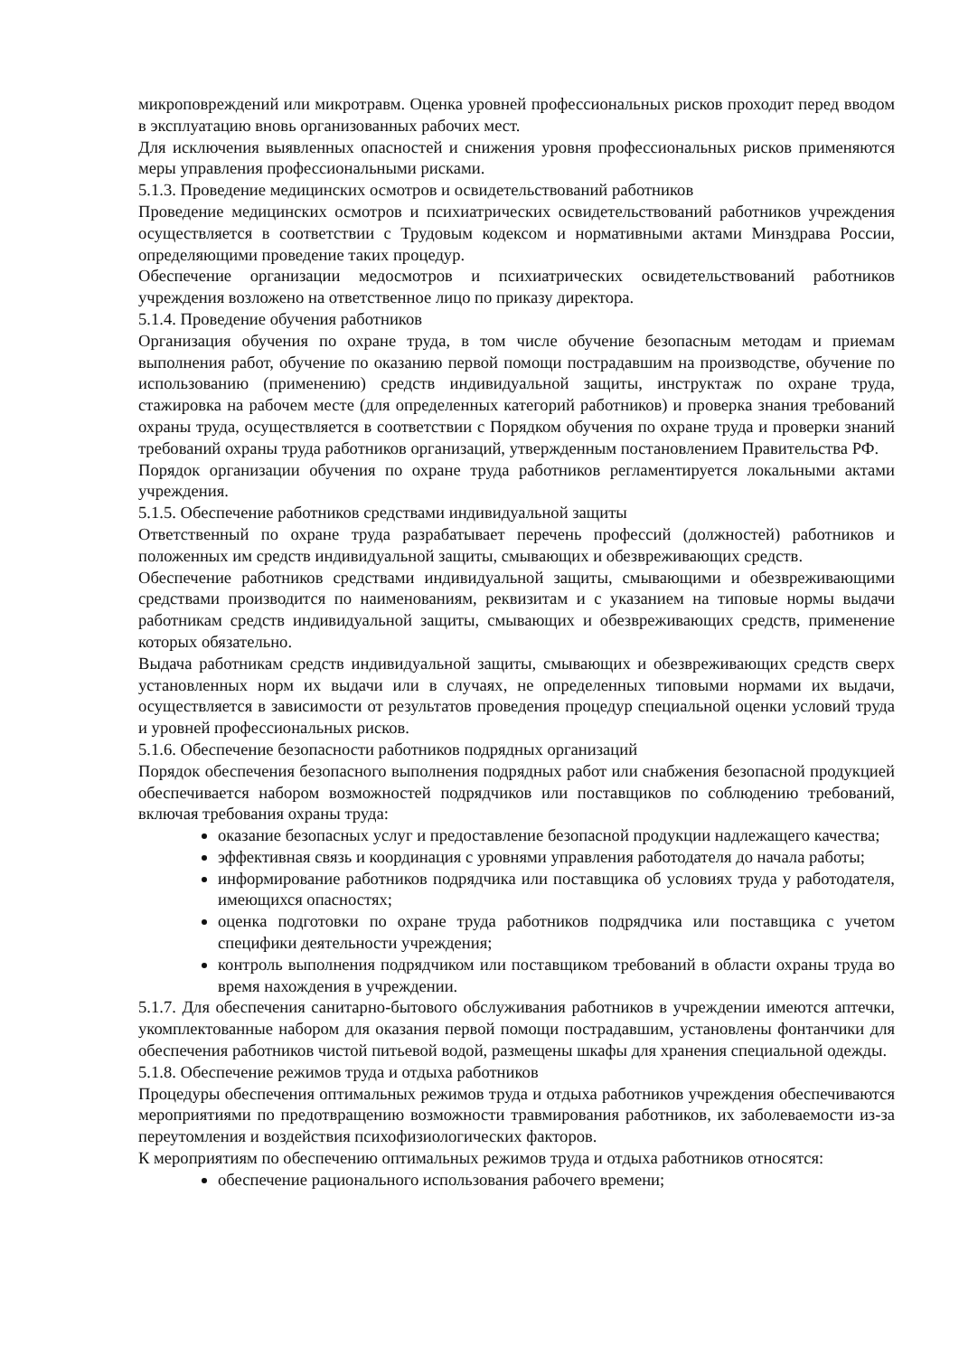микроповреждений или микротравм. Оценка уровней профессиональных рисков проходит перед вводом в эксплуатацию вновь организованных рабочих мест.
Для исключения выявленных опасностей и снижения уровня профессиональных рисков применяются меры управления профессиональными рисками.
5.1.3. Проведение медицинских осмотров и освидетельствований работников
Проведение медицинских осмотров и психиатрических освидетельствований работников учреждения осуществляется в соответствии с Трудовым кодексом и нормативными актами Минздрава России, определяющими проведение таких процедур.
Обеспечение организации медосмотров и психиатрических освидетельствований работников учреждения возложено на ответственное лицо по приказу директора.
5.1.4. Проведение обучения работников
Организация обучения по охране труда, в том числе обучение безопасным методам и приемам выполнения работ, обучение по оказанию первой помощи пострадавшим на производстве, обучение по использованию (применению) средств индивидуальной защиты, инструктаж по охране труда, стажировка на рабочем месте (для определенных категорий работников) и проверка знания требований охраны труда, осуществляется в соответствии с Порядком обучения по охране труда и проверки знаний требований охраны труда работников организаций, утвержденным постановлением Правительства РФ.
Порядок организации обучения по охране труда работников регламентируется локальными актами учреждения.
5.1.5. Обеспечение работников средствами индивидуальной защиты
Ответственный по охране труда разрабатывает перечень профессий (должностей) работников и положенных им средств индивидуальной защиты, смывающих и обезвреживающих средств.
Обеспечение работников средствами индивидуальной защиты, смывающими и обезвреживающими средствами производится по наименованиям, реквизитам и с указанием на типовые нормы выдачи работникам средств индивидуальной защиты, смывающих и обезвреживающих средств, применение которых обязательно.
Выдача работникам средств индивидуальной защиты, смывающих и обезвреживающих средств сверх установленных норм их выдачи или в случаях, не определенных типовыми нормами их выдачи, осуществляется в зависимости от результатов проведения процедур специальной оценки условий труда и уровней профессиональных рисков.
5.1.6. Обеспечение безопасности работников подрядных организаций
Порядок обеспечения безопасного выполнения подрядных работ или снабжения безопасной продукцией обеспечивается набором возможностей подрядчиков или поставщиков по соблюдению требований, включая требования охраны труда:
оказание безопасных услуг и предоставление безопасной продукции надлежащего качества;
эффективная связь и координация с уровнями управления работодателя до начала работы;
информирование работников подрядчика или поставщика об условиях труда у работодателя, имеющихся опасностях;
оценка подготовки по охране труда работников подрядчика или поставщика с учетом специфики деятельности учреждения;
контроль выполнения подрядчиком или поставщиком требований в области охраны труда во время нахождения в учреждении.
5.1.7. Для обеспечения санитарно-бытового обслуживания работников в учреждении имеются аптечки, укомплектованные набором для оказания первой помощи пострадавшим, установлены фонтанчики для обеспечения работников чистой питьевой водой, размещены шкафы для хранения специальной одежды.
5.1.8. Обеспечение режимов труда и отдыха работников
Процедуры обеспечения оптимальных режимов труда и отдыха работников учреждения обеспечиваются мероприятиями по предотвращению возможности травмирования работников, их заболеваемости из-за переутомления и воздействия психофизиологических факторов.
К мероприятиям по обеспечению оптимальных режимов труда и отдыха работников относятся:
обеспечение рационального использования рабочего времени;